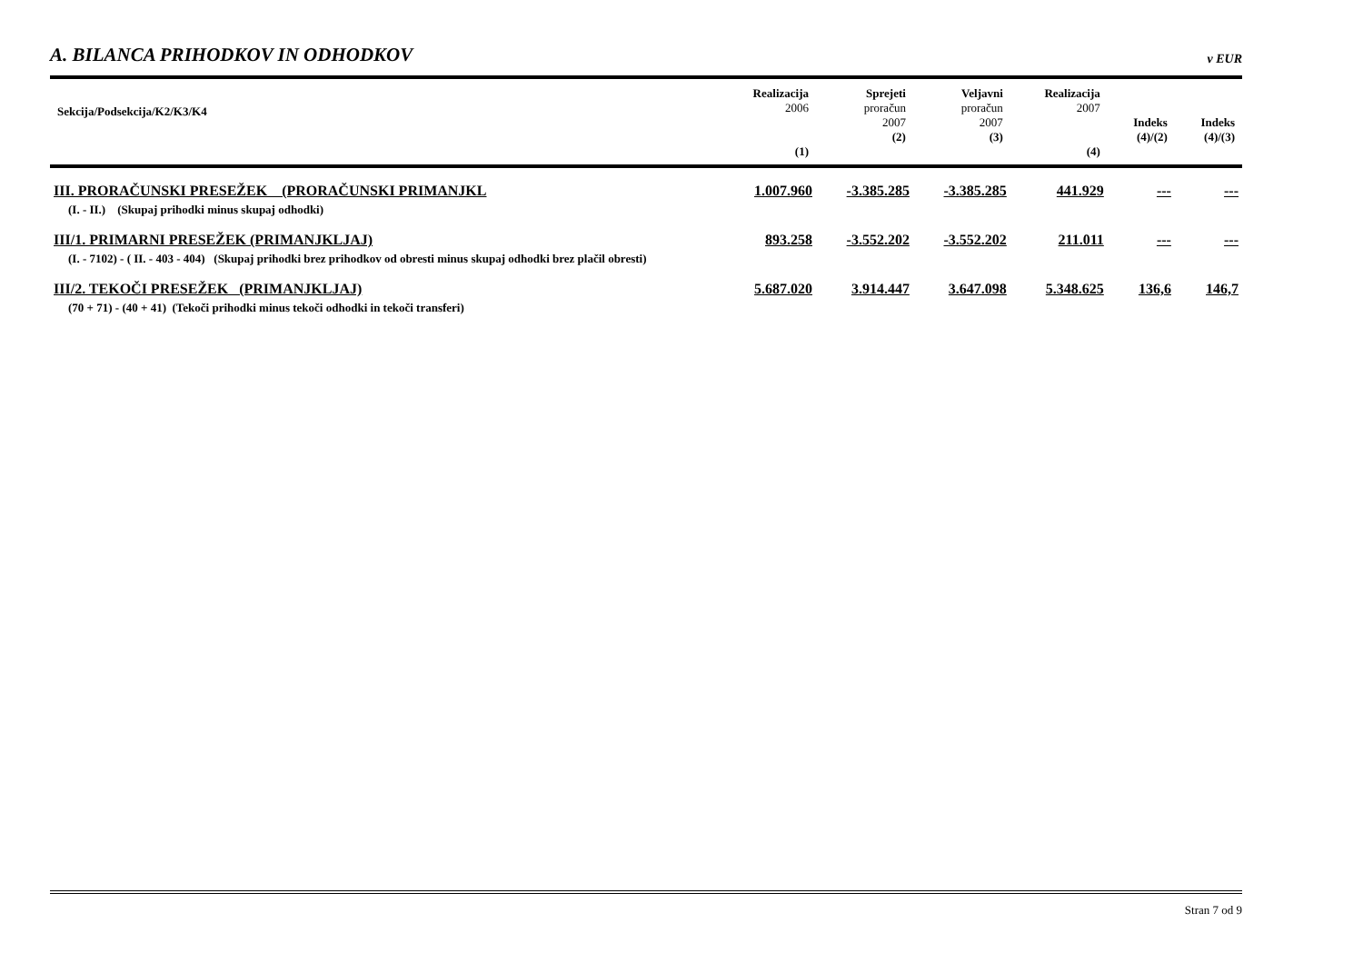A. BILANCA PRIHODKOV IN ODHODKOV v EUR
| Sekcija/Podsekcija/K2/K3/K4 | Realizacija 2006 (1) | Sprejeti proračun 2007 (2) | Veljavni proračun 2007 (3) | Realizacija 2007 (4) | Indeks (4)/(2) | Indeks (4)/(3) |
| --- | --- | --- | --- | --- | --- | --- |
| III. PRORAČUNSKI PRESEŽEK (PRORAČUNSKI PRIMANJKL | 1.007.960 | -3.385.285 | -3.385.285 | 441.929 | --- | --- |
| (I. - II.) (Skupaj prihodki minus skupaj odhodki) | | | | | | |
| III/1. PRIMARNI PRESEŽEK (PRIMANJKLJAJ) | 893.258 | -3.552.202 | -3.552.202 | 211.011 | --- | --- |
| (I. - 7102) - ( II. - 403 - 404) (Skupaj prihodki brez prihodkov od obresti minus skupaj odhodki brez plačil obresti) | | | | | | |
| III/2. TEKOČI PRESEŽEK (PRIMANJKLJAJ) | 5.687.020 | 3.914.447 | 3.647.098 | 5.348.625 | 136,6 | 146,7 |
| (70 + 71) - (40 + 41) (Tekoči prihodki minus tekoči odhodki in tekoči transferi) | | | | | | |
Stran 7 od 9